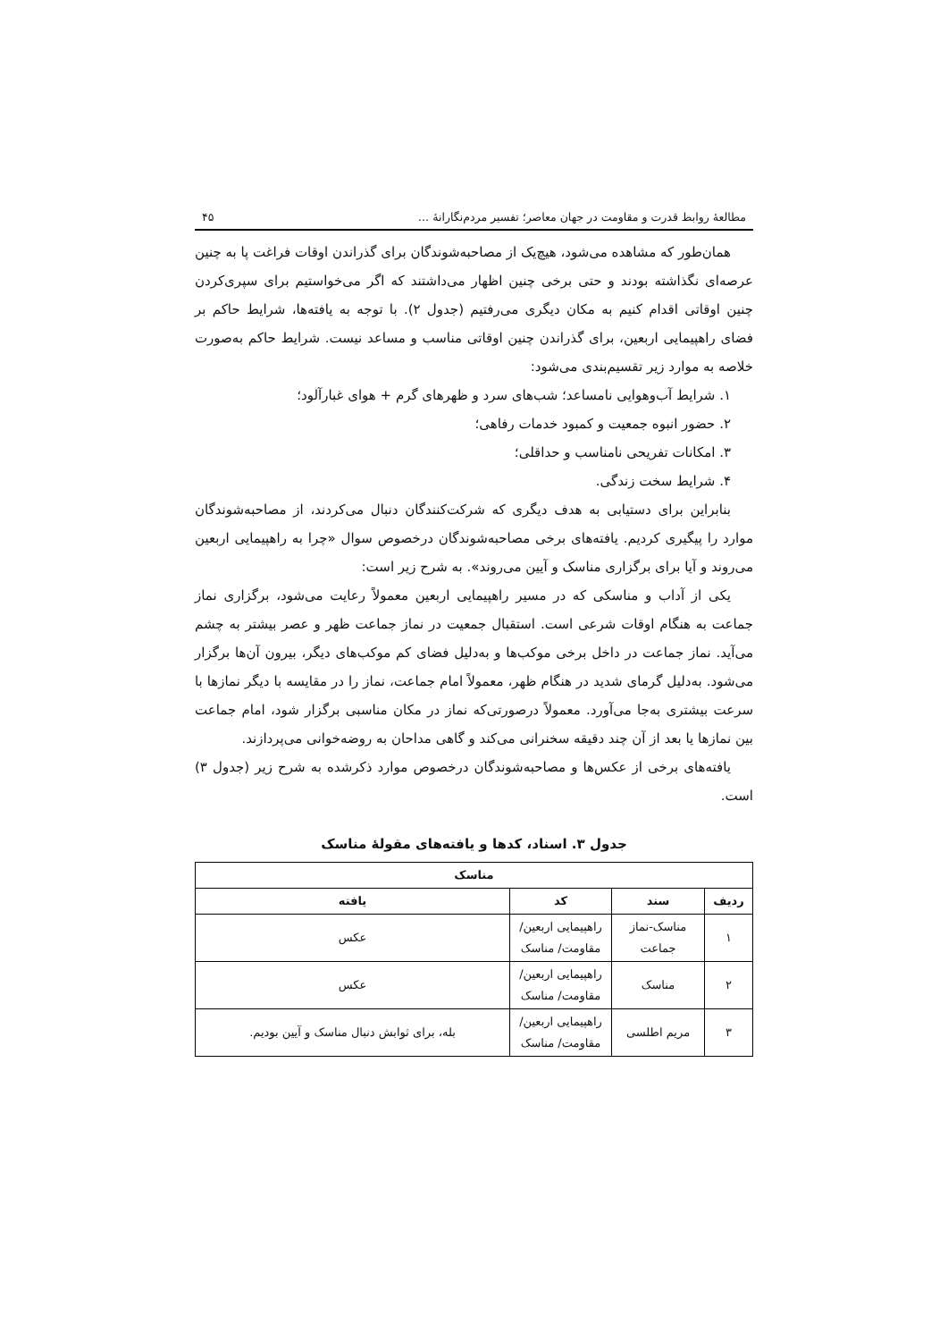مطالعهٔ روابط قدرت و مقاومت در جهان معاصر؛ تفسیر مردم‌نگارانهٔ … ۴۵
همان‌طور که مشاهده می‌شود، هیچ‌یک از مصاحبه‌شوندگان برای گذراندن اوقات فراغت پا به چنین عرصه‌ای نگذاشته بودند و حتی برخی چنین اظهار می‌داشتند که اگر می‌خواستیم برای سپری‌کردن چنین اوقاتی اقدام کنیم به مکان دیگری می‌رفتیم (جدول ۲). با توجه به یافته‌ها، شرایط حاکم بر فضای راهپیمایی اربعین، برای گذراندن چنین اوقاتی مناسب و مساعد نیست. شرایط حاکم به‌صورت خلاصه به موارد زیر تقسیم‌بندی می‌شود:
۱. شرایط آب‌وهوایی نامساعد؛ شب‌های سرد و ظهرهای گرم + هوای غبارآلود؛
۲. حضور انبوه جمعیت و کمبود خدمات رفاهی؛
۳. امکانات تفریحی نامناسب و حداقلی؛
۴. شرایط سخت زندگی.
بنابراین برای دستیابی به هدف دیگری که شرکت‌کنندگان دنبال می‌کردند، از مصاحبه‌شوندگان موارد را پیگیری کردیم. یافته‌های برخی مصاحبه‌شوندگان درخصوص سوال «چرا به راهپیمایی اربعین می‌روند و آیا برای برگزاری مناسک و آیین می‌روند». به شرح زیر است:
یکی از آداب و مناسکی که در مسیر راهپیمایی اربعین معمولاً رعایت می‌شود، برگزاری نماز جماعت به هنگام اوقات شرعی است. استقبال جمعیت در نماز جماعت ظهر و عصر بیشتر به چشم می‌آید. نماز جماعت در داخل برخی موکب‌ها و به‌دلیل فضای کم موکب‌های دیگر، بیرون آن‌ها برگزار می‌شود. به‌دلیل گرمای شدید در هنگام ظهر، معمولاً امام جماعت، نماز را در مقایسه با دیگر نمازها با سرعت بیشتری به‌جا می‌آورد. معمولاً درصورتی‌که نماز در مکان مناسبی برگزار شود، امام جماعت بین نمازها یا بعد از آن چند دقیقه سخنرانی می‌کند و گاهی مداحان به روضه‌خوانی می‌پردازند.
یافته‌های برخی از عکس‌ها و مصاحبه‌شوندگان درخصوص موارد ذکرشده به شرح زیر (جدول ۳) است.
جدول ۳. اسناد، کدها و یافته‌های مقولهٔ مناسک
| مناسک | | | |
| --- | --- | --- | --- |
| ردیف | سند | کد | یافته |
| ۱ | مناسک-نماز جماعت | راهپیمایی اربعین/ مقاومت/ مناسک | عکس |
| ۲ | مناسک | راهپیمایی اربعین/ مقاومت/ مناسک | عکس |
| ۳ | مریم اطلسی | راهپیمایی اربعین/ مقاومت/ مناسک | بله، برای ثوابش دنبال مناسک و آیین بودیم. |